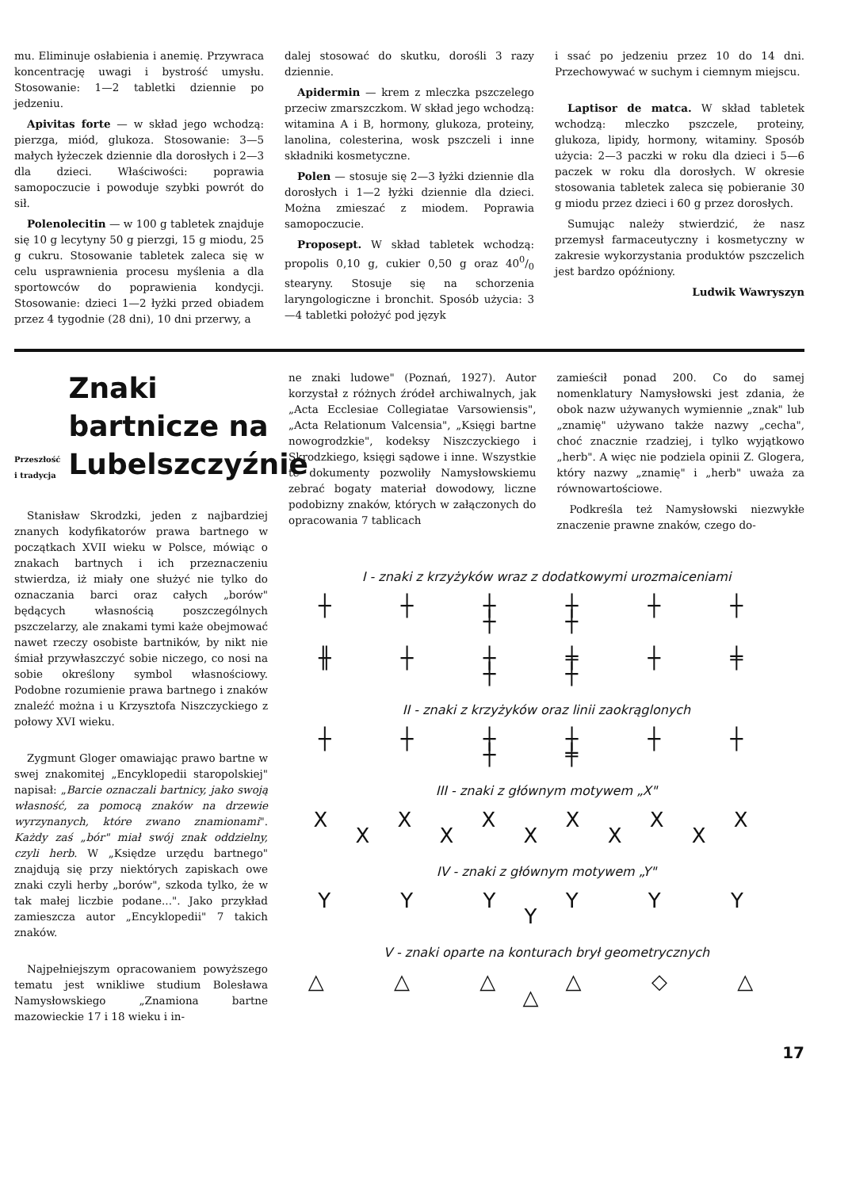mu. Eliminuje osłabienia i anemię. Przywraca koncentrację uwagi i bystrość umysłu. Stosowanie: 1—2 tabletki dziennie po jedzeniu.
Apivitas forte — w skład jego wchodzą: pierzga, miód, glukoza. Stosowanie: 3—5 małych łyżeczek dziennie dla dorosłych i 2—3 dla dzieci. Właściwości: poprawia samopoczucie i powoduje szybki powrót do sił.
Polenolecitin — w 100 g tabletek znajduje się 10 g lecytyny 50 g pierzgi, 15 g miodu, 25 g cukru. Stosowanie tabletek zaleca się w celu usprawnienia procesu myślenia a dla sportowców do poprawienia kondycji. Stosowanie: dzieci 1—2 łyżki przed obiadem przez 4 tygodnie (28 dni), 10 dni przerwy, a
dalej stosować do skutku, dorośli 3 razy dziennie.
Apidermin — krem z mleczka pszczelego przeciw zmarszczkom. W skład jego wchodzą: witamina A i B, hormony, glukoza, proteiny, lanolina, colesterina, wosk pszczeli i inne składniki kosmetyczne.
Polen — stosuje się 2—3 łyżki dziennie dla dorosłych i 1—2 łyżki dziennie dla dzieci. Można zmieszać z miodem. Poprawia samopoczucie.
Proposept. W skład tabletek wchodzą: propolis 0,10 g, cukier 0,50 g oraz 400/0 stearyny. Stosuje się na schorzenia laryngologiczne i bronchit. Sposób użycia: 3—4 tabletki położyć pod język
i ssać po jedzeniu przez 10 do 14 dni. Przechowywać w suchym i ciemnym miejscu.
Laptisor de matca. W skład tabletek wchodzą: mleczko pszczele, proteiny, glukoza, lipidy, hormony, witaminy. Sposób użycia: 2—3 paczki w roku dla dzieci i 5—6 paczek w roku dla dorosłych. W okresie stosowania tabletek zaleca się pobieranie 30 g miodu przez dzieci i 60 g przez dorosłych.
Sumując należy stwierdzić, że nasz przemysł farmaceutyczny i kosmetyczny w zakresie wykorzystania produktów pszczelich jest bardzo opóźniony.
Ludwik Wawryszyn
Przeszłość i tradycja
Znaki bartnicze na Lubelszczyźnie
Stanisław Skrodzki, jeden z najbardziej znanych kodyfikatorów prawa bartnego w początkach XVII wieku w Polsce, mówiąc o znakach bartnych i ich przeznaczeniu stwierdza, iż miały one służyć nie tylko do oznaczania barci oraz całych „borów" będących własnością poszczególnych pszczelarzy, ale znakami tymi każe obejmować nawet rzeczy osobiste bartników, by nikt nie śmiał przywłaszczyć sobie niczego, co nosi na sobie określony symbol własnościowy. Podobne rozumienie prawa bartnego i znaków znaleźć można i u Krzysztofa Niszczyckiego z połowy XVI wieku.
Zygmunt Gloger omawiając prawo bartne w swej znakomitej „Encyklopedii staropolskiej" napisał: „Barcie oznaczali bartnicy, jako swoją własność, za pomocą znaków na drzewie wyrzynanych, które zwano znamionami". Każdy zaś „bór" miał swój znak oddzielny, czyli herb. W „Księdze urzędu bartnego" znajdują się przy niektórych zapiskach owe znaki czyli herby „borów", szkoda tylko, że w tak małej liczbie podane...". Jako przykład zamieszcza autor „Encyklopedii" 7 takich znaków.
Najpełniejszym opracowaniem powyższego tematu jest wnikliwe studium Bolesława Namysłowskiego „Znamiona bartne mazowieckie 17 i 18 wieku i in-
ne znaki ludowe" (Poznań, 1927). Autor korzystał z różnych źródeł archiwalnych, jak „Acta Ecclesiae Collegiatae Varsowiensis", „Acta Relationum Valcensia", „Księgi bartne nowogrodzkie", kodeksy Niszczyckiego i Skrodzkiego, księgi sądowe i inne. Wszystkie te dokumenty pozwoliły Namysłowskiemu zebrać bogaty materiał dowodowy, liczne podobizny znaków, których w załączonych do opracowania 7 tablicach
zamieścił ponad 200. Co do samej nomenklatury Namysłowski jest zdania, że obok nazw używanych wymiennie „znak" lub „znamię" używano także nazwy „cecha", choć znacznie rzadziej, i tylko wyjątkowo „herb". A więc nie podziela opinii Z. Glogera, który nazwy „znamię" i „herb" uważa za równowartościowe.
Podkreśla też Namysłowski niezwykłe znaczenie prawne znaków, czego do-
I - znaki z krzyżyków wraz z dodatkowymi urozmaiceniami
┼ ┼ ┼ ┼ ┼ ┼ ┼ ┼
╫ ┼ ┼ ╪ ┼ ╪ ┼ ┼
II - znaki z krzyżyków oraz linii zaokrąglonych
┼ ┼ ┼ ┼ ┼ ┼ ┼ ╪
III - znaki z głównym motywem „X"
X X X X X X X X X X X
IV - znaki z głównym motywem „Y"
Y Y Y Y Y Y Y
V - znaki oparte na konturach brył geometrycznych
△ △ △ △ ◇ △ △
17